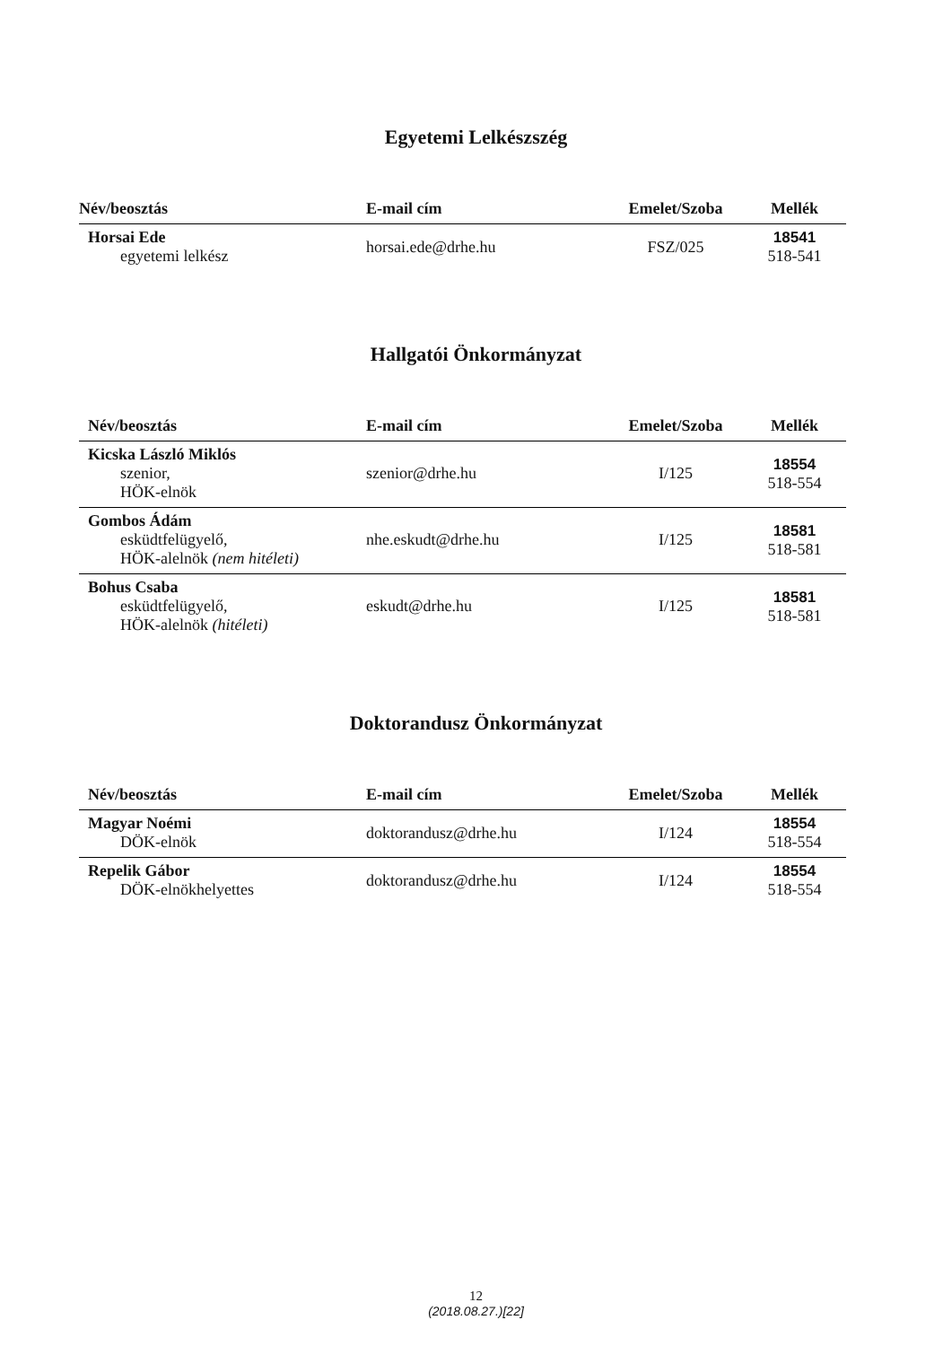Egyetemi Lelkészszég
| Név/beosztás | E-mail cím | Emelet/Szoba | Mellék |
| --- | --- | --- | --- |
| Horsai Ede egyetemi lelkész | horsai.ede@drhe.hu | FSZ/025 | 18541 518-541 |
Hallgatói Önkormányzat
| Név/beosztás | E-mail cím | Emelet/Szoba | Mellék |
| --- | --- | --- | --- |
| Kicska László Miklós szenior, HÖK-elnök | szenior@drhe.hu | I/125 | 18554 518-554 |
| Gombos Ádám esküdtfelügyelő, HÖK-alelnök (nem hitéleti) | nhe.eskudt@drhe.hu | I/125 | 18581 518-581 |
| Bohus Csaba esküdtfelügyelő, HÖK-alelnök (hitéleti) | eskudt@drhe.hu | I/125 | 18581 518-581 |
Doktorandusz Önkormányzat
| Név/beosztás | E-mail cím | Emelet/Szoba | Mellék |
| --- | --- | --- | --- |
| Magyar Noémi DÖK-elnök | doktorandusz@drhe.hu | I/124 | 18554 518-554 |
| Repelik Gábor DÖK-elnökhelyettes | doktorandusz@drhe.hu | I/124 | 18554 518-554 |
12
(2018.08.27.)[22]